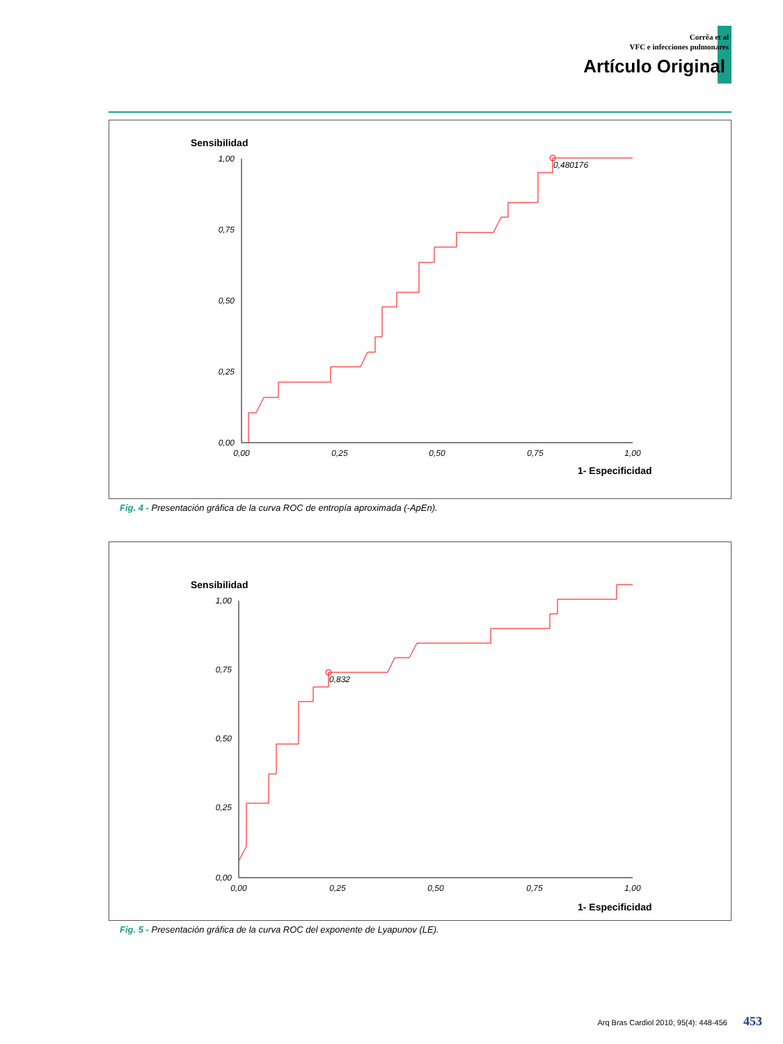Corrêa et al
VFC e infecciones pulmonares
Artículo Original
Sensibilidad
1,00
0,75
0,50
0,25
0,00
0,00
0,25
0,50
0,75
1,00
1- Especificidad
0,480176
Fig. 4 - Presentación gráfica de la curva ROC de entropía aproximada (-ApEn).
Sensibilidad
1,00
0,75
0,50
0,25
0,00
0,00
0,25
0,50
0,75
1,00
1- Especificidad
0,832
Fig. 5 - Presentación gráfica de la curva ROC del exponente de Lyapunov (LE).
Arq Bras Cardiol 2010; 95(4): 448-456 453